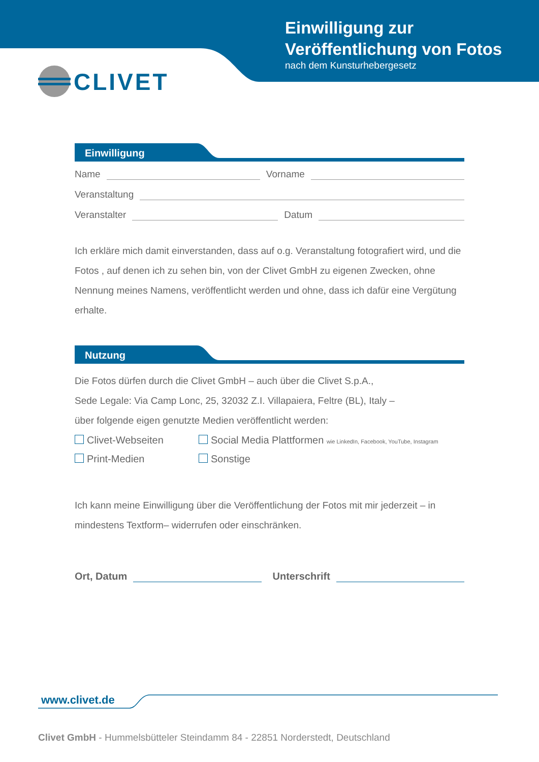Einwilligung zur
Veröffentlichung von Fotos
nach dem Kunsturhebergesetz
CLIVET
Einwilligung
Name Vorname
Veranstaltung
Veranstalter Datum
Ich erkläre mich damit einverstanden, dass auf o.g. Veranstaltung fotografiert wird, und die Fotos , auf denen ich zu sehen bin, von der Clivet GmbH zu eigenen Zwecken, ohne Nennung meines Namens, veröffentlicht werden und ohne, dass ich dafür eine Vergütung erhalte.
Nutzung
Die Fotos dürfen durch die Clivet GmbH – auch über die Clivet S.p.A.,
Sede Legale: Via Camp Lonc, 25, 32032 Z.I. Villapaiera, Feltre (BL), Italy –
über folgende eigen genutzte Medien veröffentlicht werden:
Clivet-Webseiten
Social Media Plattformen wie LinkedIn, Facebook, YouTube, Instagram
Print-Medien
Sonstige
Ich kann meine Einwilligung über die Veröffentlichung der Fotos mit mir jederzeit – in mindestens Textform– widerrufen oder einschränken.
Ort, Datum Unterschrift
www.clivet.de
Clivet GmbH - Hummelsbütteler Steindamm 84 - 22851 Norderstedt, Deutschland